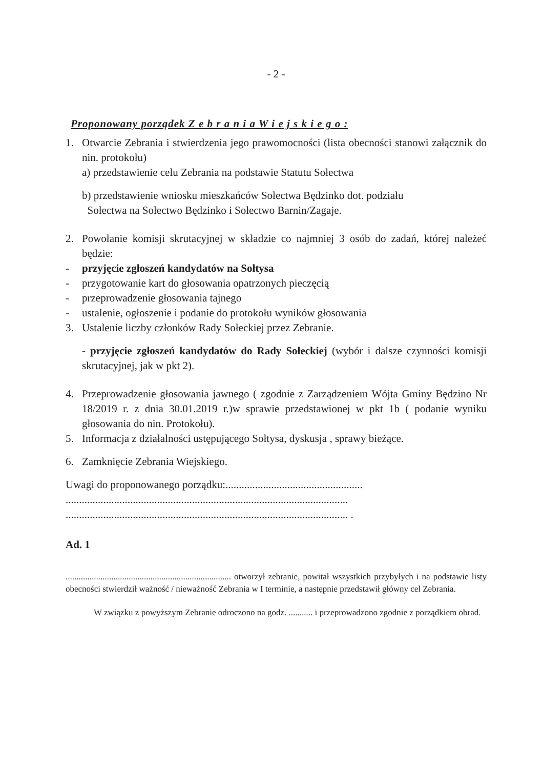- 2 -
Proponowany porządek Z e b r a n i a W i e j s k i e g o :
1. Otwarcie Zebrania i stwierdzenia jego prawomocności (lista obecności stanowi załącznik do nin. protokołu)
a) przedstawienie celu Zebrania na podstawie Statutu Sołectwa
b) przedstawienie wniosku mieszkańców Sołectwa Będzinko dot. podziału
Sołectwa na Sołectwo Będzinko i Sołectwo Barnin/Zagaje.
2. Powołanie komisji skrutacyjnej w składzie co najmniej 3 osób do zadań, której należeć będzie:
- przyjęcie zgłoszeń kandydatów na Sołtysa
- przygotowanie kart do głosowania opatrzonych pieczęcią
- przeprowadzenie głosowania tajnego
- ustalenie, ogłoszenie i podanie do protokołu wyników głosowania
3. Ustalenie liczby członków Rady Sołeckiej przez Zebranie.
- przyjęcie zgłoszeń kandydatów do Rady Sołeckiej (wybór i dalsze czynności komisji skrutacyjnej, jak w pkt 2).
4. Przeprowadzenie głosowania jawnego ( zgodnie z Zarządzeniem Wójta Gminy Będzino Nr 18/2019 r. z dnia 30.01.2019 r.)w sprawie przedstawionej w pkt 1b ( podanie wyniku głosowania do nin. Protokołu).
5. Informacja z działalności ustępującego Sołtysa, dyskusja , sprawy bieżące.
6. Zamknięcie Zebrania Wiejskiego.
Uwagi do proponowanego porządku:...................................................
.........................................................................................................
......................................................................................................... .
Ad. 1
............................................................................ otworzył zebranie, powitał wszystkich przybyłych i na podstawie listy obecności stwierdził ważność / nieważność Zebrania w I terminie, a następnie przedstawił główny cel Zebrania.
W związku z powyższym Zebranie odroczono na godz. ........... i przeprowadzono zgodnie z porządkiem obrad.